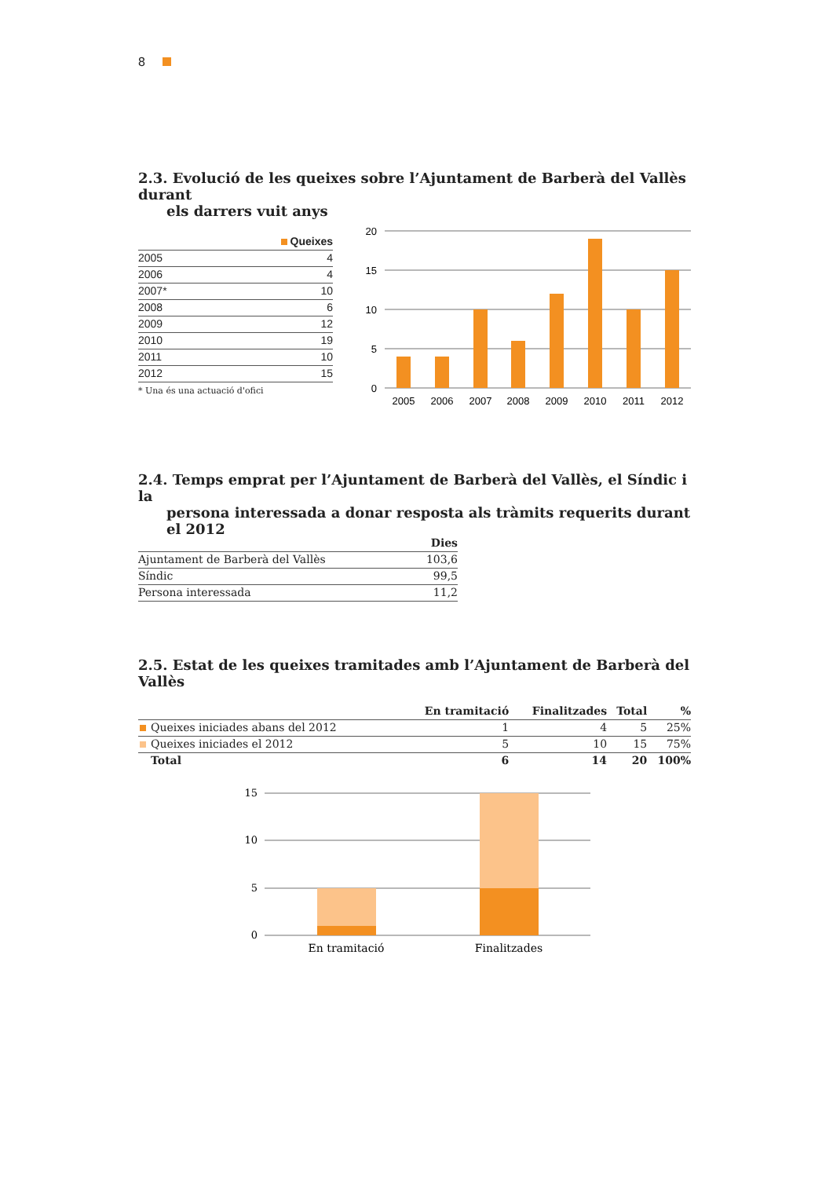8
2.3. Evolució de les queixes sobre l’Ajuntament de Barberà del Vallès durant
els darrers vuit anys
| | Queixes |
| --- | --- |
| 2005 | 4 |
| 2006 | 4 |
| 2007* | 10 |
| 2008 | 6 |
| 2009 | 12 |
| 2010 | 19 |
| 2011 | 10 |
| 2012 | 15 |
* Una és una actuació d'ofici
20
15
10
5
0
2005
2006
2007
2008
2009
2010
2011
2012
2.4. Temps emprat per l’Ajuntament de Barberà del Vallès, el Síndic i la
persona interessada a donar resposta als tràmits requerits durant el 2012
| | Dies |
| --- | --- |
| Ajuntament de Barberà del Vallès | 103,6 |
| Síndic | 99,5 |
| Persona interessada | 11,2 |
2.5. Estat de les queixes tramitades amb l’Ajuntament de Barberà del Vallès
| | En tramitació | Finalitzades | Total | % |
| --- | --- | --- | --- | --- |
| Queixes iniciades abans del 2012 | 1 | 4 | 5 | 25% |
| Queixes iniciades el 2012 | 5 | 10 | 15 | 75% |
| Total | 6 | 14 | 20 | 100% |
15
10
5
0
En tramitació
Finalitzades